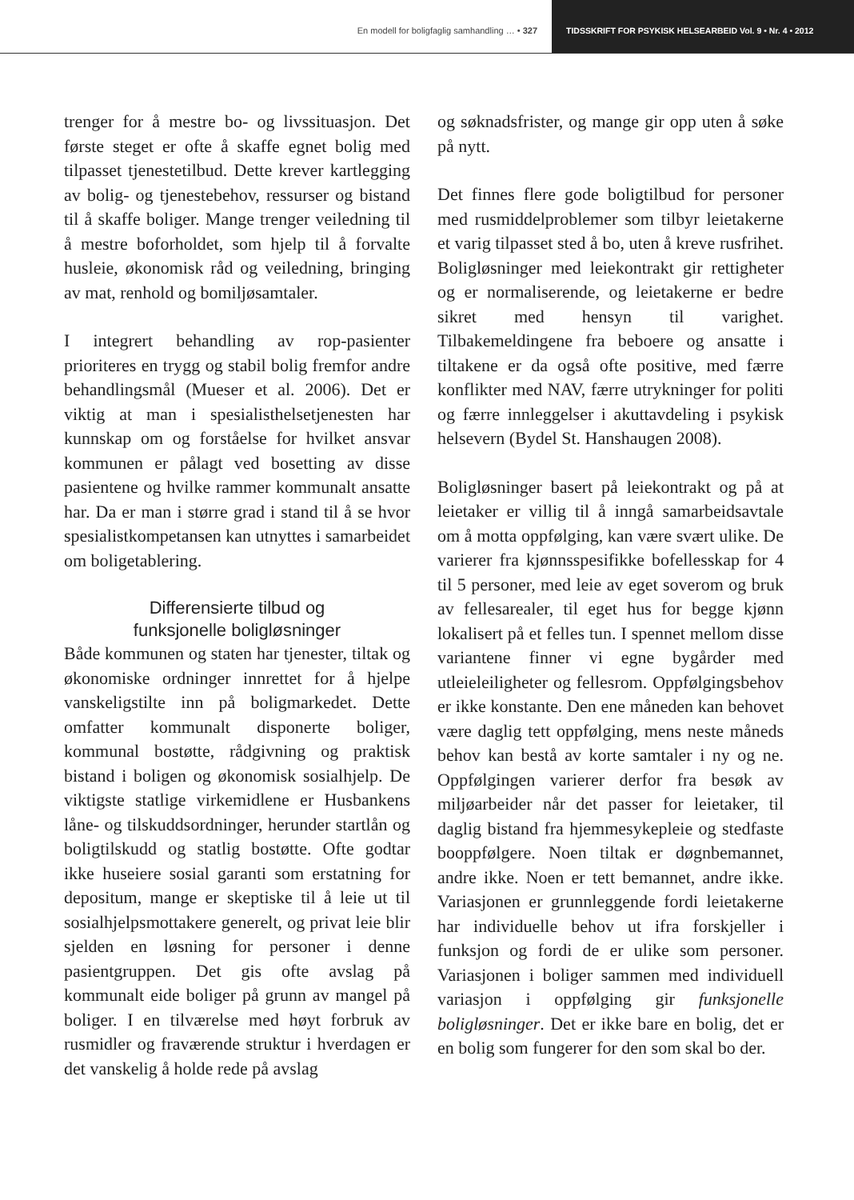En modell for boligfaglig samhandling … • 327
TIDSSKRIFT FOR PSYKISK HELSEARBEID Vol. 9 • Nr. 4 • 2012
trenger for å mestre bo- og livssituasjon. Det første steget er ofte å skaffe egnet bolig med tilpasset tjenestetilbud. Dette krever kartlegging av bolig- og tjenestebehov, ressurser og bistand til å skaffe boliger. Mange trenger veiledning til å mestre boforholdet, som hjelp til å forvalte husleie, økonomisk råd og veiledning, bringing av mat, renhold og bomiljøsamtaler.
I integrert behandling av rop-pasienter prioriteres en trygg og stabil bolig fremfor andre behandlingsmål (Mueser et al. 2006). Det er viktig at man i spesialisthelsetjenesten har kunnskap om og forståelse for hvilket ansvar kommunen er pålagt ved bosetting av disse pasientene og hvilke rammer kommunalt ansatte har. Da er man i større grad i stand til å se hvor spesialistkompetansen kan utnyttes i samarbeidet om boligetablering.
Differensierte tilbud og
funksjonelle boligløsninger
Både kommunen og staten har tjenester, tiltak og økonomiske ordninger innrettet for å hjelpe vanskeligstilte inn på boligmarkedet. Dette omfatter kommunalt disponerte boliger, kommunal bostøtte, rådgivning og praktisk bistand i boligen og økonomisk sosialhjelp. De viktigste statlige virkemidlene er Husbankens låne- og tilskuddsordninger, herunder startlån og boligtilskudd og statlig bostøtte. Ofte godtar ikke huseiere sosial garanti som erstatning for depositum, mange er skeptiske til å leie ut til sosialhjelpsmottakere generelt, og privat leie blir sjelden en løsning for personer i denne pasientgruppen. Det gis ofte avslag på kommunalt eide boliger på grunn av mangel på boliger. I en tilværelse med høyt forbruk av rusmidler og fraværende struktur i hverdagen er det vanskelig å holde rede på avslag
og søknadsfrister, og mange gir opp uten å søke på nytt.
Det finnes flere gode boligtilbud for personer med rusmiddelproblemer som tilbyr leietakerne et varig tilpasset sted å bo, uten å kreve rusfrihet. Boligløsninger med leiekontrakt gir rettigheter og er normaliserende, og leietakerne er bedre sikret med hensyn til varighet. Tilbakemeldingene fra beboere og ansatte i tiltakene er da også ofte positive, med færre konflikter med NAV, færre utrykninger for politi og færre innleggelser i akuttavdeling i psykisk helsevern (Bydel St. Hanshaugen 2008).
Boligløsninger basert på leiekontrakt og på at leietaker er villig til å inngå samarbeidsavtale om å motta oppfølging, kan være svært ulike. De varierer fra kjønnsspesifikke bofellesskap for 4 til 5 personer, med leie av eget soverom og bruk av fellesarealer, til eget hus for begge kjønn lokalisert på et felles tun. I spennet mellom disse variantene finner vi egne bygårder med utleieleiligheter og fellesrom. Oppfølgingsbehov er ikke konstante. Den ene måneden kan behovet være daglig tett oppfølging, mens neste måneds behov kan bestå av korte samtaler i ny og ne. Oppfølgingen varierer derfor fra besøk av miljøarbeider når det passer for leietaker, til daglig bistand fra hjemmesykepleie og stedfaste booppfølgere. Noen tiltak er døgnbemannet, andre ikke. Noen er tett bemannet, andre ikke. Variasjonen er grunnleggende fordi leietakerne har individuelle behov ut ifra forskjeller i funksjon og fordi de er ulike som personer. Variasjonen i boliger sammen med individuell variasjon i oppfølging gir funksjonelle boligløsninger. Det er ikke bare en bolig, det er en bolig som fungerer for den som skal bo der.